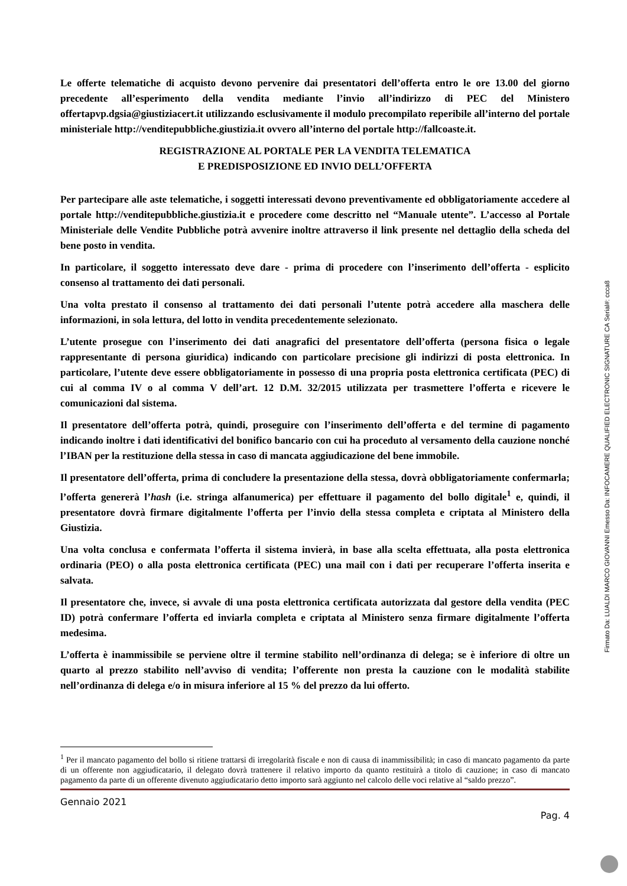Le offerte telematiche di acquisto devono pervenire dai presentatori dell’offerta entro le ore 13.00 del giorno precedente all’esperimento della vendita mediante l’invio all’indirizzo di PEC del Ministero offertapvp.dgsia@giustiziacert.it utilizzando esclusivamente il modulo precompilato reperibile all’interno del portale ministeriale http://venditepubbliche.giustizia.it ovvero all’interno del portale http://fallcoaste.it.
REGISTRAZIONE AL PORTALE PER LA VENDITA TELEMATICA
E PREDISPOSIZIONE ED INVIO DELL’OFFERTA
Per partecipare alle aste telematiche, i soggetti interessati devono preventivamente ed obbligatoriamente accedere al portale http://venditepubbliche.giustizia.it e procedere come descritto nel “Manuale utente”. L’accesso al Portale Ministeriale delle Vendite Pubbliche potrà avvenire inoltre attraverso il link presente nel dettaglio della scheda del bene posto in vendita.
In particolare, il soggetto interessato deve dare - prima di procedere con l’inserimento dell’offerta - esplicito consenso al trattamento dei dati personali.
Una volta prestato il consenso al trattamento dei dati personali l’utente potrà accedere alla maschera delle informazioni, in sola lettura, del lotto in vendita precedentemente selezionato.
L’utente prosegue con l’inserimento dei dati anagrafici del presentatore dell’offerta (persona fisica o legale rappresentante di persona giuridica) indicando con particolare precisione gli indirizzi di posta elettronica. In particolare, l’utente deve essere obbligatoriamente in possesso di una propria posta elettronica certificata (PEC) di cui al comma IV o al comma V dell’art. 12 D.M. 32/2015 utilizzata per trasmettere l’offerta e ricevere le comunicazioni dal sistema.
Il presentatore dell’offerta potrà, quindi, proseguire con l’inserimento dell’offerta e del termine di pagamento indicando inoltre i dati identificativi del bonifico bancario con cui ha proceduto al versamento della cauzione nonché l’IBAN per la restituzione della stessa in caso di mancata aggiudicazione del bene immobile.
Il presentatore dell’offerta, prima di concludere la presentazione della stessa, dovrà obbligatoriamente confermarla; l’offerta genererà l’hash (i.e. stringa alfanumerica) per effettuare il pagamento del bollo digitale<sup>1</sup> e, quindi, il presentatore dovrà firmare digitalmente l’offerta per l’invio della stessa completa e criptata al Ministero della Giustizia.
Una volta conclusa e confermata l’offerta il sistema invierà, in base alla scelta effettuata, alla posta elettronica ordinaria (PEO) o alla posta elettronica certificata (PEC) una mail con i dati per recuperare l’offerta inserita e salvata.
Il presentatore che, invece, si avvale di una posta elettronica certificata autorizzata dal gestore della vendita (PEC ID) potrà confermare l’offerta ed inviarla completa e criptata al Ministero senza firmare digitalmente l’offerta medesima.
L’offerta è inammissibile se perviene oltre il termine stabilito nell’ordinanza di delega; se è inferiore di oltre un quarto al prezzo stabilito nell’avviso di vendita; l’offerente non presta la cauzione con le modalità stabilite nell’ordinanza di delega e/o in misura inferiore al 15 % del prezzo da lui offerto.
<sup>1</sup> Per il mancato pagamento del bollo si ritiene trattarsi di irregolarità fiscale e non di causa di inammissibilità; in caso di mancato pagamento da parte di un offerente non aggiudicatario, il delegato dovrà trattenere il relativo importo da quanto restituirà a titolo di cauzione; in caso di mancato pagamento da parte di un offerente divenuto aggiudicatario detto importo sarà aggiunto nel calcolo delle voci relative al “saldo prezzo”.
Gennaio 2021
Pag. 4
Firmato Da: LUALDI MARCO GIOVANNI Emesso Da: INFOCAMERE QUALIFIED ELECTRONIC SIGNATURE CA Serial#: ccca8